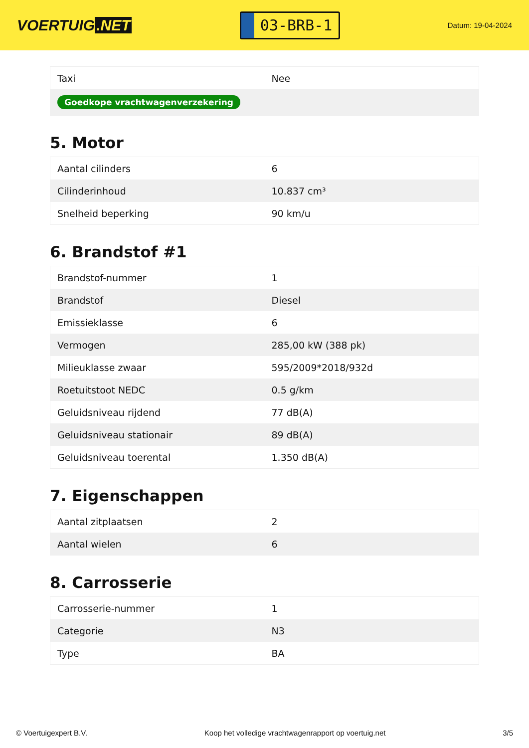VOERTUIG.NET
03-BRB-1
Datum: 19-04-2024
| Taxi | Nee |
| Goedkope vrachtwagenverzekering | |
5. Motor
| Aantal cilinders | 6 |
| Cilinderinhoud | 10.837 cm³ |
| Snelheid beperking | 90 km/u |
6. Brandstof #1
| Brandstof-nummer | 1 |
| Brandstof | Diesel |
| Emissieklasse | 6 |
| Vermogen | 285,00 kW (388 pk) |
| Milieuklasse zwaar | 595/2009*2018/932d |
| Roetuitstoot NEDC | 0.5 g/km |
| Geluidsniveau rijdend | 77 dB(A) |
| Geluidsniveau stationair | 89 dB(A) |
| Geluidsniveau toerental | 1.350 dB(A) |
7. Eigenschappen
| Aantal zitplaatsen | 2 |
| Aantal wielen | 6 |
8. Carrosserie
| Carrosserie-nummer | 1 |
| Categorie | N3 |
| Type | BA |
© Voertuigexpert B.V. Koop het volledige vrachtwagenrapport op voertuig.net 3/5